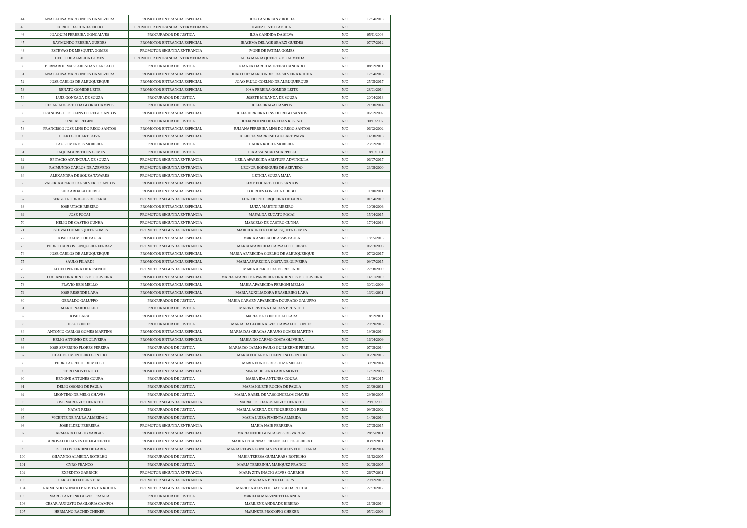| 44 | ANA ELOISA MARCONDES DA SILVEIRA | PROMOTOR ENTRANCIA ESPECIAL | HUGO ANDREANY ROCHA | N/C | 12/04/2018 |
| 45 | EURICO DA CUNHA FILHO | PROMOTOR ENTRANCIA INTERMEDIARIA | IGNEZ PINTO PADULA | N/C | |
| 46 | JOAQUIM FERREIRA GONCALVES | PROCURADOR DE JUSTICA | ILZA CANDIDA DA SILVA | N/C | 05/11/2008 |
| 47 | RAYMUNDO PEREIRA GUEDES | PROMOTOR ENTRANCIA ESPECIAL | IRACEMA DELAGE SBARZI GUEDES | N/C | 07/07/2012 |
| 48 | ESTEVAO DE MESQUITA GOMES | PROMOTOR SEGUNDA ENTRANCIA | IVONE DE FATIMA GOMES | N/C | |
| 49 | HELIO DE ALMEIDA GOMES | PROMOTOR ENTRANCIA INTERMEDIARIA | JALDA MARIA QUEIROZ DE ALMEIDA | N/C | |
| 50 | BERNARDO MASCARENHAS CANCADO | PROCURADOR DE JUSTICA | JOANNA DARCH MOREIRA CANCADO | N/C | 08/02/2011 |
| 51 | ANA ELOISA MARCONDES DA SILVEIRA | PROMOTOR ENTRANCIA ESPECIAL | JOAO LUIZ MARCONDES DA SILVEIRA ROCHA | N/C | 12/04/2018 |
| 52 | JOSE CARLOS DE ALBUQUERQUE | PROMOTOR ENTRANCIA ESPECIAL | JOAO PAULO COELHO DE ALBUQUERQUE | N/C | 25/05/2017 |
| 53 | RENATO GOMIDE LEITE | PROMOTOR ENTRANCIA ESPECIAL | JOSA PEREIRA GOMIDE LEITE | N/C | 28/01/2014 |
| 54 | LUIZ GONZAGA DE SOUZA | PROCURADOR DE JUSTICA | JOSETE MIRANDA DE SOUZA | N/C | 20/04/2013 |
| 55 | CESAR AUGUSTO DA GLORIA CAMPOS | PROCURADOR DE JUSTICA | JULIA BRAGA CAMPOS | N/C | 21/08/2014 |
| 56 | FRANCISCO JOSE LINS DO REGO SANTOS | PROMOTOR ENTRANCIA ESPECIAL | JULIA FERREIRA LINS DO REGO SANTOS | N/C | 06/02/2002 |
| 57 | CINEIAS REGINO | PROCURADOR DE JUSTICA | JULIA NOTINI DE FREITAS REGINO | N/C | 30/11/2007 |
| 58 | FRANCISCO JOSE LINS DO REGO SANTOS | PROMOTOR ENTRANCIA ESPECIAL | JULIANA FERREIRA LINS DO REGO SANTOS | N/C | 06/02/2002 |
| 59 | LELIO GOULART PAIVA | PROMOTOR ENTRANCIA ESPECIAL | JULIETTA MARRESE GOULART PAIVA | N/C | 14/08/2018 |
| 60 | PAULO MENDES MOREIRA | PROCURADOR DE JUSTICA | LAURA ROCHA MOREIRA | N/C | 23/02/2010 |
| 61 | JOAQUIM ARISTIDES GOMES | PROCURADOR DE JUSTICA | LEA ASSUNCAO SCARPELLI | N/C | 18/11/1981 |
| 62 | EPITACIO ADVINCULA DE SOUZA | PROMOTOR SEGUNDA ENTRANCIA | LEILA APARECIDA ARISTOFF ADVINCULA | N/C | 06/07/2017 |
| 63 | RAIMUNDO CARLOS DE AZEVEDO | PROMOTOR SEGUNDA ENTRANCIA | LEONOR RODRIGUES DE AZEVEDO | N/C | 23/08/2000 |
| 64 | ALEXANDRA DE SOUZA TAVARES | PROMOTOR SEGUNDA ENTRANCIA | LETICIA SOUZA MAIA | N/C | |
| 65 | VALERIA APARECIDA SILVERIO SANTOS | PROMOTOR ENTRANCIA ESPECIAL | LEVY EDUARDO DOS SANTOS | N/C | |
| 66 | FUED ABDALA CHEBLI | PROMOTOR ENTRANCIA ESPECIAL | LOURDES FONSECA CHEBLI | N/C | 11/10/2011 |
| 67 | SERGIO RODRIGUES DE FARIA | PROMOTOR SEGUNDA ENTRANCIA | LUIZ FILIPE CERQUEIRA DE FARIA | N/C | 01/04/2010 |
| 68 | JOSE UTSCH RIBEIRO | PROMOTOR ENTRANCIA ESPECIAL | LUIZA MARTINI RIBEIRO | N/C | 10/06/2006 |
| 69 | JOSE POCAI | PROMOTOR SEGUNDA ENTRANCIA | MAFALDA ZUCATO POCAI | N/C | 15/04/2015 |
| 70 | HELIO DE CASTRO CUNHA | PROMOTOR SEGUNDA ENTRANCIA | MARCELO DE CASTRO CUNHA | N/C | 17/04/2018 |
| 71 | ESTEVAO DE MESQUITA GOMES | PROMOTOR SEGUNDA ENTRANCIA | MARCO AURELIO DE MESQUITA GOMES | N/C | |
| 72 | JOSE IDALMO DE PAULA | PROMOTOR ENTRANCIA ESPECIAL | MARIA AMELIA DE ASSIS PAULA | N/C | 18/05/2013 |
| 73 | PEDRO CARLOS JUNQUEIRA FERRAZ | PROMOTOR SEGUNDA ENTRANCIA | MARIA APARECIDA CARVALHO FERRAZ | N/C | 06/03/2008 |
| 74 | JOSE CARLOS DE ALBUQUERQUE | PROMOTOR ENTRANCIA ESPECIAL | MARIA APARECIDA COELHO DE ALBUQUERQUE | N/C | 07/02/2017 |
| 75 | SAULO FILARDI | PROMOTOR ENTRANCIA ESPECIAL | MARIA APARECIDA COSTA DE OLIVEIRA | N/C | 09/07/2015 |
| 76 | ALCEU PEREIRA DE RESENDE | PROMOTOR SEGUNDA ENTRANCIA | MARIA APARECIDA DE RESENDE | N/C | 22/08/2000 |
| 77 | LUCIANO TIRADENTES DE OLIVEIRA | PROMOTOR ENTRANCIA ESPECIAL | MARIA APARECIDA PARREIRA TIRADENTES DE OLIVEIRA | N/C | 14/01/2010 |
| 78 | FLAVIO REIS MELLO | PROMOTOR ENTRANCIA ESPECIAL | MARIA APARECIDA PERRONI MELLO | N/C | 30/01/2009 |
| 79 | JOSE RESENDE LARA | PROMOTOR ENTRANCIA ESPECIAL | MARIA AUXILIADORA BRASILEIRO LARA | N/C | 13/01/2011 |
| 80 | GERALDO GALUPPO | PROCURADOR DE JUSTICA | MARIA CARMEN APARECIDA DOURADO GALUPPO | N/C | |
| 81 | MARIO NARDI FILHO | PROCURADOR DE JUSTICA | MARIA CRISTINA CALDAS BRUNETTI | N/C | |
| 82 | JOSE LARA | PROMOTOR ENTRANCIA ESPECIAL | MARIA DA CONCEICAO LARA | N/C | 18/02/2011 |
| 83 | JESU PONTES | PROCURADOR DE JUSTICA | MARIA DA GLORIA ALVES CARVALHO PONTES | N/C | 20/09/2016 |
| 84 | ANTONIO CARLOS GOMES MARTINS | PROMOTOR ENTRANCIA ESPECIAL | MARIA DAS GRACAS ARAUJO GOMES MARTINS | N/C | 19/09/2014 |
| 85 | HELIO ANTONIO DE OLIVEIRA | PROMOTOR ENTRANCIA ESPECIAL | MARIA DO CARMO COSTA OLIVEIRA | N/C | 16/04/2009 |
| 86 | JOSE SEVERINO FLORES PEREIRA | PROCURADOR DE JUSTICA | MARIA DO CARMO PAULO GUILHERME PEREIRA | N/C | 07/08/2014 |
| 87 | CLAUDIO MONTEIRO GONTIJO | PROMOTOR ENTRANCIA ESPECIAL | MARIA EDUARDA TOLENTINO GONTIJO | N/C | 05/09/2015 |
| 88 | PEDRO AURELIO DE MELLO | PROMOTOR ENTRANCIA ESPECIAL | MARIA EUNICE DE SOUZA MELLO | N/C | 30/09/2014 |
| 89 | PEDRO MONTI NETO | PROMOTOR ENTRANCIA ESPECIAL | MARIA HELENA FARIA MONTI | N/C | 17/02/2006 |
| 90 | BENONE ANTUNES COURA | PROCURADOR DE JUSTICA | MARIA IDA ANTUNES COURA | N/C | 11/09/2015 |
| 91 | DELIO OSORIO DE PAULA | PROCURADOR DE JUSTICA | MARIA IOLETE ROCHA DE PAULA | N/C | 21/09/2011 |
| 92 | LEONTINO DE MELO CHAVES | PROCURADOR DE JUSTICA | MARIA ISABEL DE VASCONCELOS CHAVES | N/C | 29/10/2005 |
| 93 | JOSE MARIA ZUCHERATTO | PROMOTOR SEGUNDA ENTRANCIA | MARIA JOSE JANUSAN ZUCHERATTO | N/C | 29/11/2006 |
| 94 | NATAN REISS | PROCURADOR DE JUSTICA | MARIA LACERDA DE FIGUEIREDO REISS | N/C | 09/08/2002 |
| 95 | VICENTE DE PAULA ALMEIDA-2 | PROCURADOR DE JUSTICA | MARIA LUIZA PIMENTA ALMEIDA | N/C | 14/06/2014 |
| 96 | JOSE ILDEU FERREIRA | PROMOTOR SEGUNDA ENTRANCIA | MARIA NAIR FERREIRA | N/C | 27/05/2015 |
| 97 | ARMANDO JACOB VARGAS | PROMOTOR ENTRANCIA ESPECIAL | MARIA NEIDE GONCALVES DE VARGAS | N/C | 28/05/2011 |
| 98 | ARIOVALDO ALVES DE FIGUEIREDO | PROMOTOR ENTRANCIA ESPECIAL | MARIA OSCARINA SPIRANDELLI FIGUEIREDO | N/C | 03/12/2011 |
| 99 | JOSE ELOY ZERBINI DE FARIA | PROMOTOR ENTRANCIA ESPECIAL | MARIA REGINA GONCALVES DE AZEVEDO E FARIA | N/C | 29/08/2014 |
| 100 | GILVANDO ALMEIDA BOTELHO | PROCURADOR DE JUSTICA | MARIA TERESA GUIMARAES BOTELHO | N/C | 31/12/2005 |
| 101 | CYRO FRANCO | PROCURADOR DE JUSTICA | MARIA TEREZINHA MARQUEZ FRANCO | N/C | 02/08/2005 |
| 102 | EXPEDITO GABRICH | PROMOTOR SEGUNDA ENTRANCIA | MARIA ZITA INACIO ALVES GABRICH | N/C | 26/07/2011 |
| 103 | CARLUCIO FLEURS DIAS | PROMOTOR SEGUNDA ENTRANCIA | MARIANA BRITO FLEURS | N/C | 20/12/2018 |
| 104 | RAIMUNDO NONATO BATISTA DA ROCHA | PROMOTOR SEGUNDA ENTRANCIA | MARILDA AZEVEDO BATISTA DA ROCHA | N/C | 27/03/2012 |
| 105 | MARCO ANTONIO ALVES FRANCA | PROCURADOR DE JUSTICA | MARILDA MARZINETTI FRANCA | N/C | |
| 106 | CESAR AUGUSTO DA GLORIA CAMPOS | PROCURADOR DE JUSTICA | MARILENE ANDRADE RIBEIRO | N/C | 21/08/2014 |
| 107 | HERMANO RACHID CHEKER | PROCURADOR DE JUSTICA | MARINETE PROCOPIO CHEKER | N/C | 05/01/2008 |